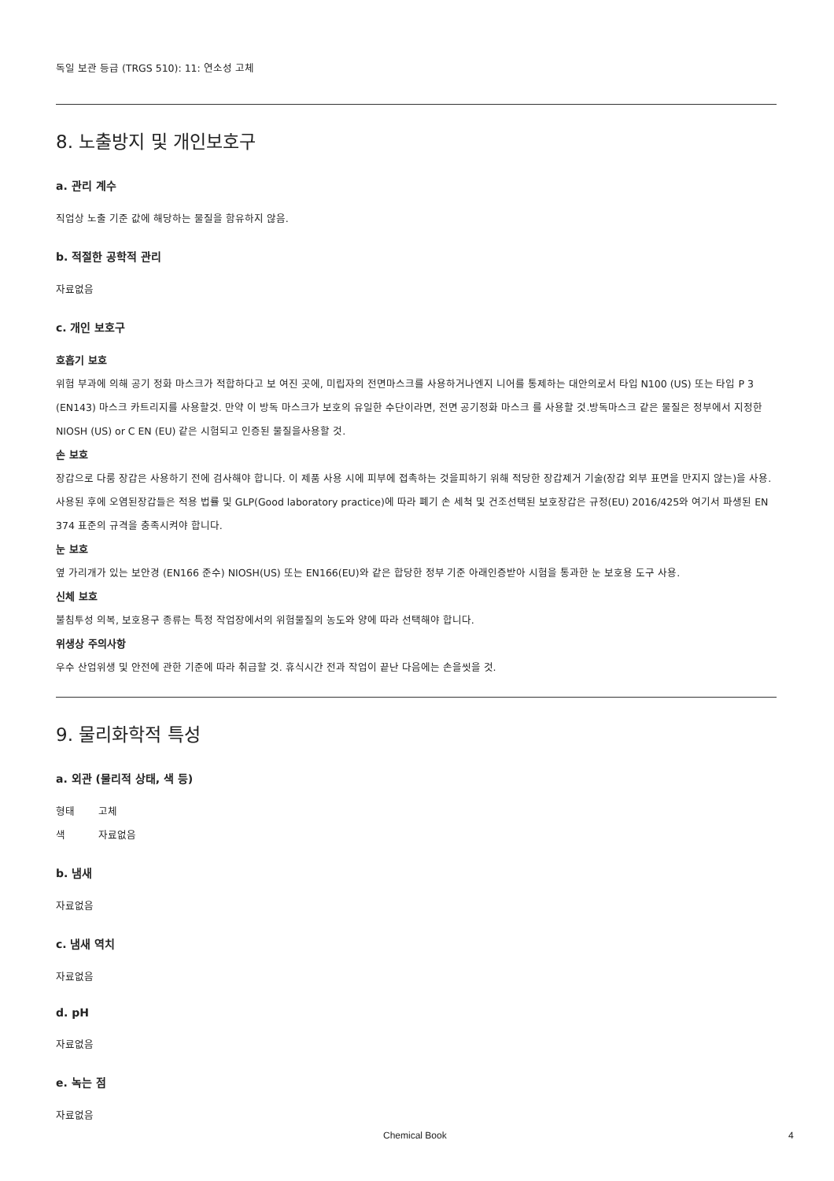독일 보관 등급 (TRGS 510): 11: 연소성 고체
8. 노출방지 및 개인보호구
a. 관리 계수
직업상 노출 기준 값에 해당하는 물질을 함유하지 않음.
b. 적절한 공학적 관리
자료없음
c. 개인 보호구
호흡기 보호
위험 부과에 의해 공기 정화 마스크가 적합하다고 보 여진 곳에, 미립자의 전면마스크를 사용하거나엔지 니어를 통제하는 대안의로서 타입 N100 (US) 또는 타입 P 3 (EN143) 마스크 카트리지를 사용할것. 만약 이 방독 마스크가 보호의 유일한 수단이라면, 전면 공기정화 마스크 를 사용할 것.방독마스크 같은 물질은 정부에서 지정한 NIOSH (US) or C EN (EU) 같은 시험되고 인증된 물질을사용할 것.
손 보호
장갑으로 다룸 장갑은 사용하기 전에 검사해야 합니다. 이 제품 사용 시에 피부에 접촉하는 것을피하기 위해 적당한 장갑제거 기술(장갑 외부 표면을 만지지 않는)을 사용. 사용된 후에 오염된장갑들은 적용 법률 및 GLP(Good laboratory practice)에 따라 폐기 손 세척 및 건조선택된 보호장갑은 규정(EU) 2016/425와 여기서 파생된 EN 374 표준의 규격을 충족시켜야 합니다.
눈 보호
옆 가리개가 있는 보안경 (EN166 준수) NIOSH(US) 또는 EN166(EU)와 같은 합당한 정부 기준 아래인증받아 시험을 통과한 눈 보호용 도구 사용.
신체 보호
불침투성 의복, 보호용구 종류는 특정 작업장에서의 위험물질의 농도와 양에 따라 선택해야 합니다.
위생상 주의사항
우수 산업위생 및 안전에 관한 기준에 따라 취급할 것. 휴식시간 전과 작업이 끝난 다음에는 손을씻을 것.
9. 물리화학적 특성
a. 외관 (물리적 상태, 색 등)
| 형태 | 고체 |
| 색 | 자료없음 |
b. 냄새
자료없음
c. 냄새 역치
자료없음
d. pH
자료없음
e. 녹는 점
자료없음
Chemical Book 4